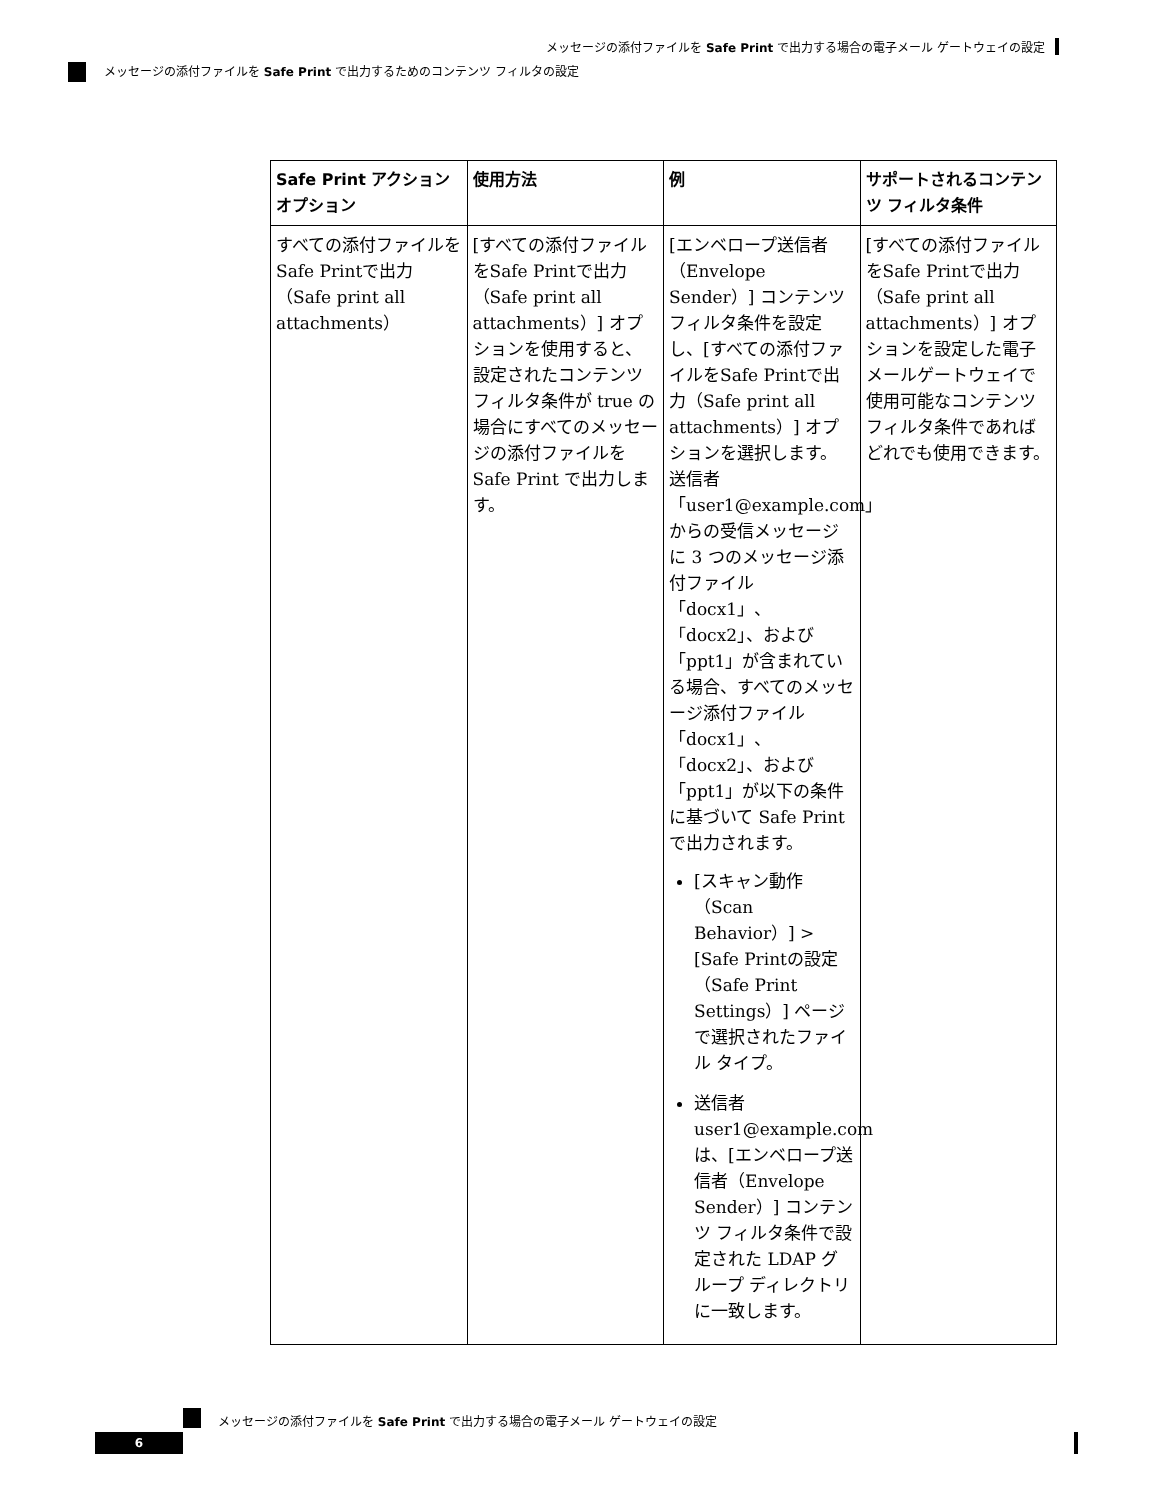メッセージの添付ファイルを Safe Print で出力する場合の電子メール ゲートウェイの設定
メッセージの添付ファイルを Safe Print で出力するためのコンテンツ フィルタの設定
| Safe Print アクション オプション | 使用方法 | 例 | サポートされるコンテンツ フィルタ条件 |
| --- | --- | --- | --- |
| すべての添付ファイルをSafe Printで出力（Safe print all attachments） | [すべての添付ファイルをSafe Printで出力（Safe print all attachments）] オプションを使用すると、設定されたコンテンツ フィルタ条件が true の場合にすべてのメッセージの添付ファイルを Safe Print で出力します。 | [エンベロープ送信者（Envelope Sender）] コンテンツ フィルタ条件を設定し、[すべての添付ファイルをSafe Printで出力（Safe print all attachments）] オプションを選択します。 送信者「user1@example.com」からの受信メッセージに 3 つのメッセージ添付ファイル「docx1」、「docx2」、および「ppt1」が含まれている場合、すべてのメッセージ添付ファイル「docx1」、「docx2」、および「ppt1」が以下の条件に基づいて Safe Print で出力されます。 [スキャン動作（Scan Behavior）] > [Safe Printの設定（Safe Print Settings）] ページで選択されたファイル タイプ。 送信者 user1@example.com は、[エンベロープ送信者（Envelope Sender）] コンテンツ フィルタ条件で設定された LDAP グループ ディレクトリに一致します。 | [すべての添付ファイルをSafe Printで出力（Safe print all attachments）] オプションを設定した電子メールゲートウェイで使用可能なコンテンツ フィルタ条件であればどれでも使用できます。 |
メッセージの添付ファイルを Safe Print で出力する場合の電子メール ゲートウェイの設定
6